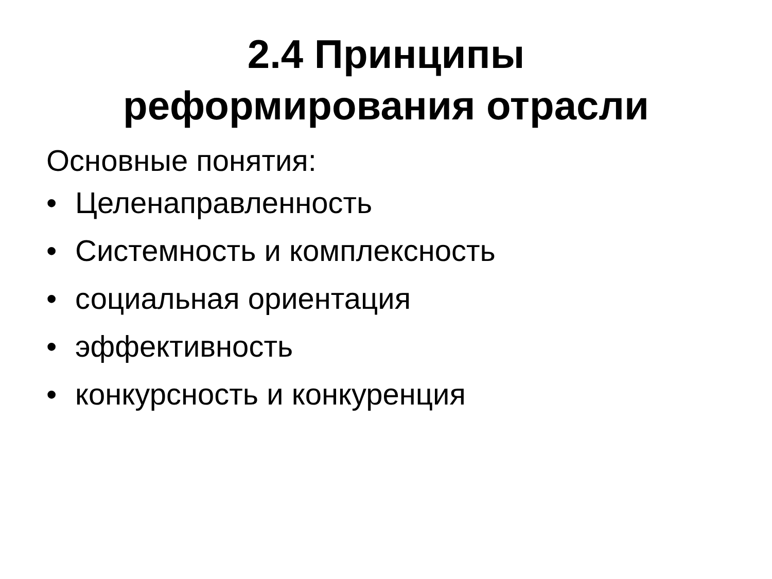2.4 Принципы
реформирования отрасли
Основные понятия:
• Целенаправленность
• Системность и комплексность
• социальная ориентация
• эффективность
• конкурсность и конкуренция